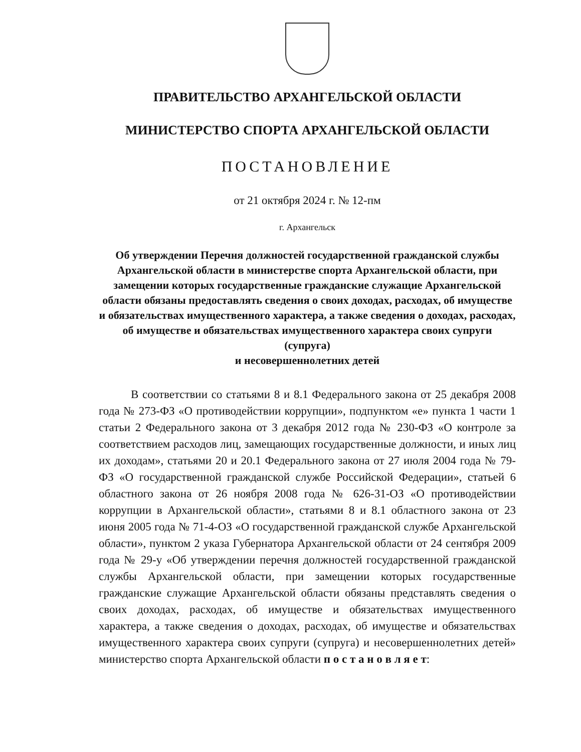ПРАВИТЕЛЬСТВО АРХАНГЕЛЬСКОЙ ОБЛАСТИ
МИНИСТЕРСТВО СПОРТА АРХАНГЕЛЬСКОЙ ОБЛАСТИ
ПОСТАНОВЛЕНИЕ
от 21 октября 2024 г. № 12-пм
г. Архангельск
Об утверждении Перечня должностей государственной гражданской службы Архангельской области в министерстве спорта Архангельской области, при замещении которых государственные гражданские служащие Архангельской области обязаны предоставлять сведения о своих доходах, расходах, об имуществе и обязательствах имущественного характера, а также сведения о доходах, расходах, об имуществе и обязательствах имущественного характера своих супруги (супруга)
и несовершеннолетних детей
В соответствии со статьями 8 и 8.1 Федерального закона от 25 декабря 2008 года № 273-ФЗ «О противодействии коррупции», подпунктом «е» пункта 1 части 1 статьи 2 Федерального закона от 3 декабря 2012 года № 230-ФЗ «О контроле за соответствием расходов лиц, замещающих государственные должности, и иных лиц их доходам», статьями 20 и 20.1 Федерального закона от 27 июля 2004 года № 79-ФЗ «О государственной гражданской службе Российской Федерации», статьей 6 областного закона от 26 ноября 2008 года № 626-31-ОЗ «О противодействии коррупции в Архангельской области», статьями 8 и 8.1 областного закона от 23 июня 2005 года № 71-4-ОЗ «О государственной гражданской службе Архангельской области», пунктом 2 указа Губернатора Архангельской области от 24 сентября 2009 года № 29-у «Об утверждении перечня должностей государственной гражданской службы Архангельской области, при замещении которых государственные гражданские служащие Архангельской области обязаны представлять сведения о своих доходах, расходах, об имуществе и обязательствах имущественного характера, а также сведения о доходах, расходах, об имуществе и обязательствах имущественного характера своих супруги (супруга) и несовершеннолетних детей» министерство спорта Архангельской области п о с т а н о в л я е т: